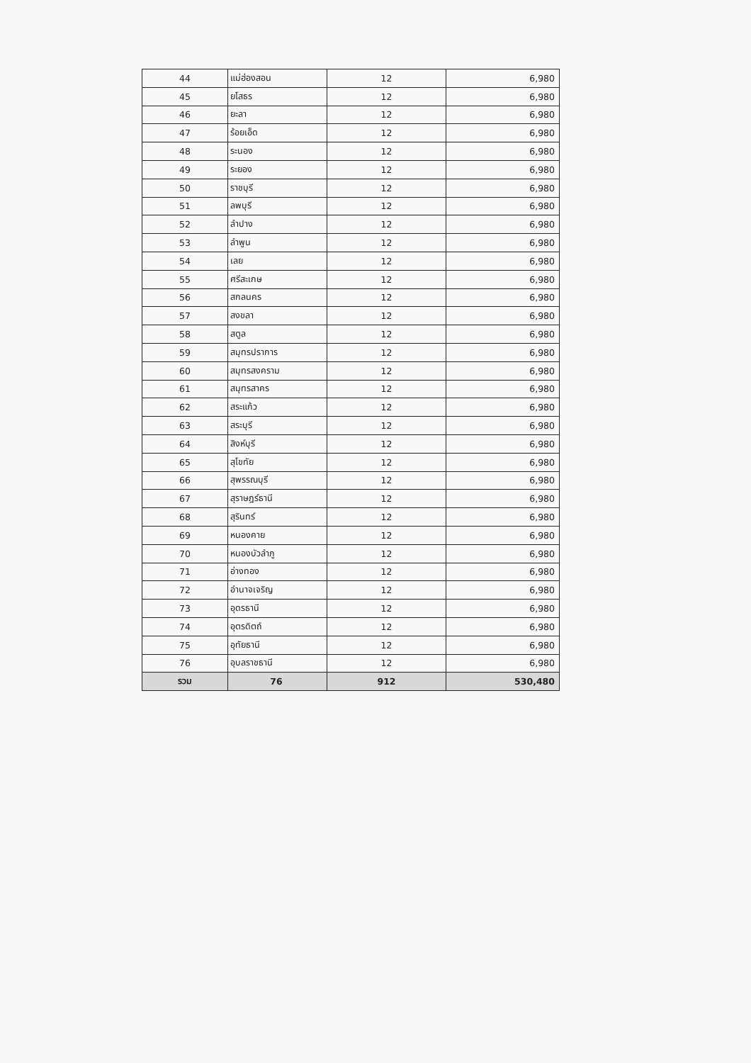| 44 | แม่ฮ่องสอน | 12 | 6,980 |
| 45 | ยโสธร | 12 | 6,980 |
| 46 | ยะลา | 12 | 6,980 |
| 47 | ร้อยเอ็ด | 12 | 6,980 |
| 48 | ระนอง | 12 | 6,980 |
| 49 | ระยอง | 12 | 6,980 |
| 50 | ราชบุรี | 12 | 6,980 |
| 51 | ลพบุรี | 12 | 6,980 |
| 52 | ลำปาง | 12 | 6,980 |
| 53 | ลำพูน | 12 | 6,980 |
| 54 | เลย | 12 | 6,980 |
| 55 | ศรีสะเกษ | 12 | 6,980 |
| 56 | สกลนคร | 12 | 6,980 |
| 57 | สงขลา | 12 | 6,980 |
| 58 | สตูล | 12 | 6,980 |
| 59 | สมุทรปราการ | 12 | 6,980 |
| 60 | สมุทรสงคราม | 12 | 6,980 |
| 61 | สมุทรสาคร | 12 | 6,980 |
| 62 | สระแก้ว | 12 | 6,980 |
| 63 | สระบุรี | 12 | 6,980 |
| 64 | สิงห์บุรี | 12 | 6,980 |
| 65 | สุโขทัย | 12 | 6,980 |
| 66 | สุพรรณบุรี | 12 | 6,980 |
| 67 | สุราษฎร์ธานี | 12 | 6,980 |
| 68 | สุรินทร์ | 12 | 6,980 |
| 69 | หนองคาย | 12 | 6,980 |
| 70 | หนองบัวลำภู | 12 | 6,980 |
| 71 | อ่างทอง | 12 | 6,980 |
| 72 | อำนาจเจริญ | 12 | 6,980 |
| 73 | อุดรธานี | 12 | 6,980 |
| 74 | อุตรดิตถ์ | 12 | 6,980 |
| 75 | อุทัยธานี | 12 | 6,980 |
| 76 | อุบลราชธานี | 12 | 6,980 |
| รวม | 76 | 912 | 530,480 |